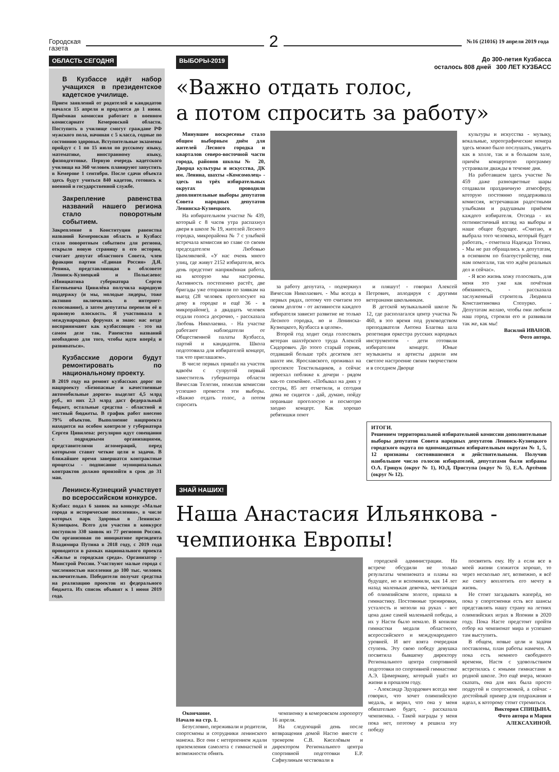Городская
газета
2
№16 (21016) 19 апреля 2019 года
ОБЛАСТЬ СЕГОДНЯ
В Кузбассе идёт набор учащихся в президентское кадетское училище.
Прием заявлений от родителей и кандидатов начался 15 апреля и продлится до 1 июня. Приёмная комиссия работает в военном комиссариате Кемеровской области. Поступить в училище смогут граждане РФ мужского пола, начиная с 5 класса, годные по состоянию здоровья. Вступительные экзамены пройдут с 1 по 15 июля по русскому языку, математике, иностранному языку, физподготовке. Первую очередь кадетского училища на 360 человек планируют запустить в Кемерове 1 сентября. После сдачи объекта здесь будут учиться 840 кадетов, готовясь к военной и государственной службе.
Закрепление равенства названий нашего региона стало поворотным событием.
Закрепление в Конституции равенства названий Кемеровская область и Кузбасс стало поворотным событием для региона, открыло новую страницу в его истории, считает депутат областного Совета, член фракции партии «Единая Россия» Д.Я. Репина, представляющая в облсовете Ленинск-Кузнецкий и Полысаево: «Инициатива губернатора Сергея Евгеньевича Цивилёва получила народную поддержку (и мы, молодые лидеры, тоже активно включились в интернет-голосование), а затем депутаты перевели её в правовую плоскость. Я участвовала в международных форумах и знаю: нас везде воспринимают как кузбассовцев - это на самом деле так. Равенство названий необходимо для того, чтобы идти вперёд и развиваться».
Кузбасские дороги будут ремонтировать по национальному проекту.
В 2019 году на ремонт кузбасских дорог по нацпроекту «Безопасные и качественные автомобильные дороги» выделят 4,5 млрд руб., из них 2,3 млрд даст федеральный бюджет, остальные средства - областной и местный бюджеты. В график работ внесено 79% объектов. Выполнение нацпроекта находится на особом контроле у губернатора Сергея Цивилева: регулярно идут совещания с подрядными организациями, представителями агломераций, перед которыми ставят четкие цели и задачи. В ближайшее время завершатся контрактные процессы - подписание муниципальных контрактов должно произойти в срок до 31 мая.
Ленинск-Кузнецкий участвует во всероссийском конкурсе.
Кузбасс подал 6 заявок на конкурс «Малые города и исторические поселения», в числе которых парк Здоровья в Ленинске-Кузнецком. Всего для участия в конкурсе поступило 330 заявок из 77 регионов России. Он организован по инициативе президента Владимира Путина в 2018 году, с 2019 года проводится в рамках национального проекта «Жилье и городская среда». Организатор - Минстрой России. Участвуют малые города с численностью населения до 100 тыс. человек включительно. Победители получат средства на реализацию проектов из федерального бюджета. Их список объявят к 1 июня 2019 года.
ВЫБОРЫ-2019
До 300-летия Кузбасса
осталось 808 дней 300 ЛЕТ КУЗБАСС
«Важно отдать голос,
а потом спросить за работу»
Минувшее воскресенье стало общим выборным днём для жителей Лесного городка и кварталов северо-восточной части города, районов школы № 20, Дворца культуры и искусства, ДК им. Ленина, шахты «Комсомолец» - здесь на трёх избирательных округах проводили дополнительные выборы депутатов Совета народных депутатов Ленинска-Кузнецкого.
На избирательном участке № 439, который с 8 часов утра распахнул двери в школе № 19, жителей Лесного городка, микрорайона № 7 с улыбкой встречала комиссия во главе со своим председателем Любовью Цымляковой. «У нас очень много улиц, где живут 2152 избирателя, весь день предстоит напряжённая работа, на которую мы настроены. Активность постепенно растёт, две бригады уже отправили по заявкам на выезд (28 человек проголосуют на дому в городке и ещё 36 - в микрорайоне), а двадцать человек отдали голоса досрочно, - рассказала Любовь Николаевна. - На участке работают наблюдатели от Общественной палаты Кузбасса, партий и кандидатов. Школа подготовила для избирателей концерт, так что приглашаем».
В числе первых пришёл на участок вдвоём с супругой первый заместитель губернатора области Вячеслав Телегин, пожелав комиссии успешно провести эти выборы. «Важно отдать голос, а потом спросить
за работу депутата, - подчеркнул Вячеслав Николаевич. - Мы всегда в первых рядах, потому что считаем это своим долгом - от активности каждого избирателя зависит развитие не только Лесного городка, но и Ленинска-Кузнецкого, Кузбасса в целом».
Второй год ходит сюда голосовать ветеран шахтёрского труда Алексей Сидорович. До этого старый горняк, отдавший больше трёх десятков лет шахте им. Ярославского, проживал на проспекте Текстильщиков, а сейчас переехал поближе к дочери - рядом как-то спокойнее. «Побывал на днях у сестры, 85 лет отметили, и сегодня дома не сидится - дай, думаю, пойду пораньше проголосую и посмотрю заодно концерт. Как хорошо ребятишки поют
и пляшут! - говорил Алексей Петрович, аплодируя с другими ветеранами школьникам.
В детской музыкальной школе № 12, где располагался центр участка № 460, в это время под руководством преподавателя Антона Благова шла репетиция оркестра русских народных инструментов - дети готовили избирателям концерт. Юные музыканты и артисты дарили им светлое настроение своим творчеством и в соседнем Дворце
культуры и искусства - музыку, вокальные, хореографические номера здесь можно было послушать, увидеть как в холле, так и в большом зале, причём концертную программу устраивали дважды в течение дня.
На работавшем здесь участке № 459 даже разноцветные шары создавали праздничную атмосферу, которую постоянно поддерживала комиссия, встречавшая радостными улыбками и радушным приёмом каждого избирателя. Отсюда - их оптимистичный взгляд на выборы и наше общее будущее. «Считаю, я выбрала того человека, который будет работать, - отметила Надежда Тогина. - Мы не раз обращались к депутатам, в основном по благоустройству, они нам помогали, так что ждём реальных дел и сейчас».
- Я всю жизнь хожу голосовать, для меня это уже как почётная обязанность, - рассказала заслуженный строитель Людмила Константиновна Степурко. - Депутатам желаю, чтобы они любили наш город, строили его и развивали так же, как мы!
Василий ИВАНОВ.
Фото автора.
ИТОГИ.
Решением территориальной избирательной комиссии дополнительные выборы депутатов Совета народных депутатов Ленинск-Кузнецкого городского округа по одномандатным избирательным округам № 1, 5, 12 признаны состоявшимися и действительными. Получив наибольшее число голосов избирателей, депутатами были избраны О.А. Грицук (округ № 1), Ю.Д. Приступа (округ № 5), Е.А. Артёмов (округ № 12).
ЗНАЙ НАШИХ!
Наша Анастасия Ильянкова -
чемпионка Европы!
Окончание.
Начало на стр. 1.
Безусловно, переживали и родители, спортсмены и сотрудники ленинского манежа. Все они с нетерпением ждали приземления самолета с гимнасткой и возможности обнять
чемпионку в кемеровском аэропорту 16 апреля.
На следующий день после возвращения домой Настю вместе с тренером С.В. Киселёвым и директором Регионального центра спортивной подготовки Е.Р. Сафиулиным чествовали в
городской администрации. На встрече обсудили не только результаты чемпионата и планы на будущее, но и вспомнили, как 14 лет назад маленькая девочка, мечтающая об олимпийском золоте, пришла в гимнастику. Постоянные тренировки, усталость и мозоли на руках - вот цена даже самой маленькой победы, а их у Насти было немало. В копилке гимнастки медали областного, всероссийского и международного уровней. И вот взята очередная ступень. Эту свою победу девушка посвятила бывшему директору Регионального центра спортивной подготовки по спортивной гимнастике А.Э. Цимерману, который ушёл из жизни в прошлом году.
- Александр Эдуардович всегда мне говорил, что хочет олимпийскую медаль, и верил, что она у меня обязательно будет, - рассказала чемпионка. - Такой награды у меня пока нет, поэтому я решила эту победу
посвятить ему. Ну а если все в моей жизни сложится хорошо, то через несколько лет, возможно, я всё же смогу воплотить его мечту в жизнь.
Не стоит загадывать наперёд, но пока у спортсменки есть все шансы представлять нашу страну на летних олимпийских играх в Японии в 2020 году. Пока Насте предстоит пройти отбор на чемпионат мира и успешно там выступить.
В общем, новые цели и задачи поставлены, план работы намечен. А пока есть немного свободного времени, Настя с удовольствием встретилась с юными гимнастами в родной школе. Это ещё вчера, можно сказать, она для них была просто подругой и спортсменкой, а сейчас - достойный пример для подражания и идеал, к которому стоит стремиться.
Виктория СПИЦЫНА.
Фото автора и Марии АЛЕКСАХИНОЙ.